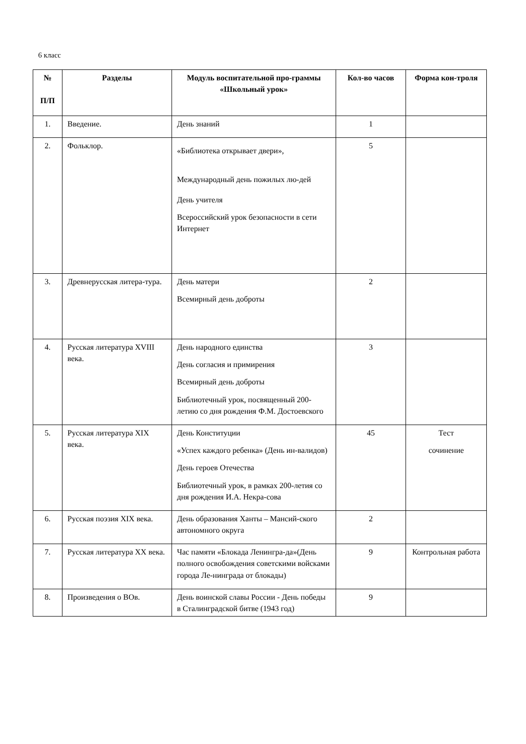6 класс
| № П/П | Разделы | Модуль воспитательной про-граммы «Школьный урок» | Кол-во часов | Форма кон-троля |
| --- | --- | --- | --- | --- |
| 1. | Введение. | День знаний | 1 | |
| 2. | Фольклор. | «Библиотека открывает двери», Международный день пожилых лю-дей День учителя Всероссийский урок безопасности в сети Интернет | 5 | |
| 3. | Древнерусская литера-тура. | День матери Всемирный день доброты | 2 | |
| 4. | Русская литература XVIII века. | День народного единства День согласия и примирения Всемирный день доброты Библиотечный урок, посвященный 200-летию со дня рождения Ф.М. Достоевского | 3 | |
| 5. | Русская литература XIX века. | День Конституции «Успех каждого ребенка» (День ин-валидов) День героев Отечества Библиотечный урок, в рамках 200-летия со дня рождения И.А. Некра-сова | 45 | Тест сочинение |
| 6. | Русская поэзия XIX века. | День образования Ханты – Мансий-ского автономного округа | 2 | |
| 7. | Русская литература XX века. | Час памяти «Блокада Ленингра-да»(День полного освобождения советскими войсками города Ле-нинграда от блокады) | 9 | Контрольная работа |
| 8. | Произведения о ВОв. | День воинской славы России - День победы в Сталинградской битве (1943 год) | 9 | |